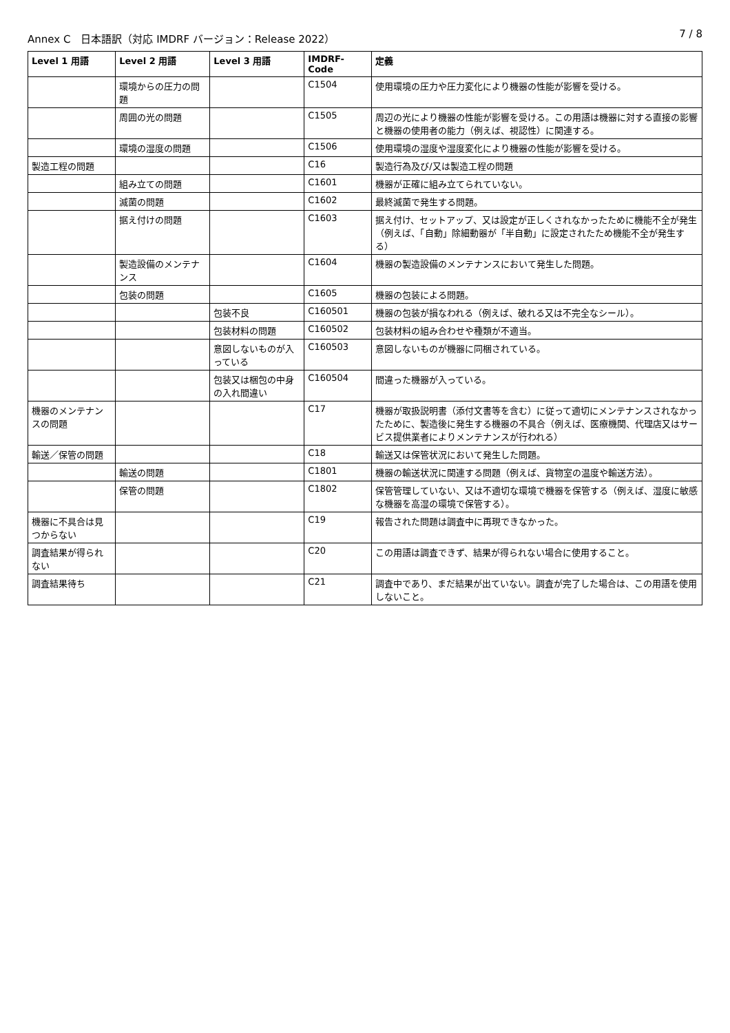Annex C　日本語訳（対応 IMDRF バージョン：Release 2022） 7 / 8
| Level 1 用語 | Level 2 用語 | Level 3 用語 | IMDRF-Code | 定義 |
| --- | --- | --- | --- | --- |
| | 環境からの圧力の問題 | | C1504 | 使用環境の圧力や圧力変化により機器の性能が影響を受ける。 |
| | 周囲の光の問題 | | C1505 | 周辺の光により機器の性能が影響を受ける。この用語は機器に対する直接の影響と機器の使用者の能力（例えば、視認性）に関連する。 |
| | 環境の湿度の問題 | | C1506 | 使用環境の湿度や湿度変化により機器の性能が影響を受ける。 |
| 製造工程の問題 | | | C16 | 製造行為及び/又は製造工程の問題 |
| | 組み立ての問題 | | C1601 | 機器が正確に組み立てられていない。 |
| | 滅菌の問題 | | C1602 | 最終滅菌で発生する問題。 |
| | 据え付けの問題 | | C1603 | 据え付け、セットアップ、又は設定が正しくされなかったために機能不全が発生（例えば、「自動」除細動器が「半自動」に設定されたため機能不全が発生する） |
| | 製造設備のメンテナンス | | C1604 | 機器の製造設備のメンテナンスにおいて発生した問題。 |
| | 包装の問題 | | C1605 | 機器の包装による問題。 |
| | | 包装不良 | C160501 | 機器の包装が損なわれる（例えば、破れる又は不完全なシール）。 |
| | | 包装材料の問題 | C160502 | 包装材料の組み合わせや種類が不適当。 |
| | | 意図しないものが入っている | C160503 | 意図しないものが機器に同梱されている。 |
| | | 包装又は梱包の中身の入れ間違い | C160504 | 間違った機器が入っている。 |
| 機器のメンテナンスの問題 | | | C17 | 機器が取扱説明書（添付文書等を含む）に従って適切にメンテナンスされなかったために、製造後に発生する機器の不具合（例えば、医療機関、代理店又はサービス提供業者によりメンテナンスが行われる） |
| 輸送／保管の問題 | | | C18 | 輸送又は保管状況において発生した問題。 |
| | 輸送の問題 | | C1801 | 機器の輸送状況に関連する問題（例えば、貨物室の温度や輸送方法）。 |
| | 保管の問題 | | C1802 | 保管管理していない、又は不適切な環境で機器を保管する（例えば、湿度に敏感な機器を高湿の環境で保管する）。 |
| 機器に不具合は見つからない | | | C19 | 報告された問題は調査中に再現できなかった。 |
| 調査結果が得られない | | | C20 | この用語は調査できず、結果が得られない場合に使用すること。 |
| 調査結果待ち | | | C21 | 調査中であり、まだ結果が出ていない。調査が完了した場合は、この用語を使用しないこと。 |